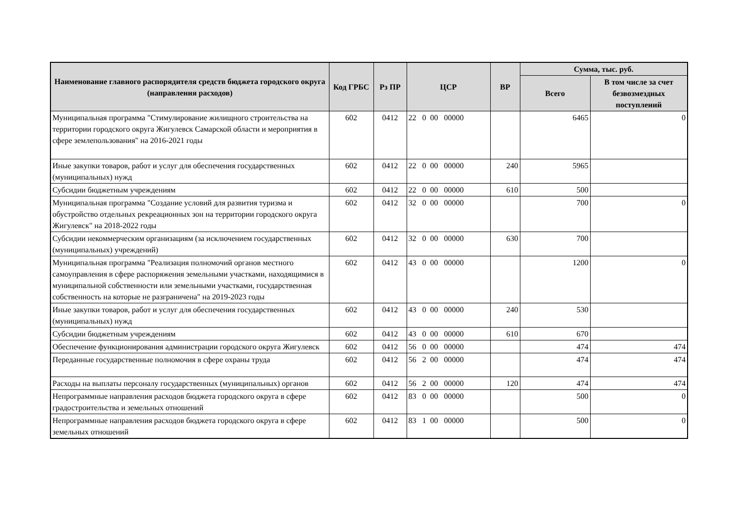| Наименование главного распорядителя средств бюджета городского округа (направления расходов) | Код ГРБС | Рз ПР | ЦСР | ВР | Сумма, тыс. руб. | |
| --- | --- | --- | --- | --- | --- | --- |
| | | | | | Всего | В том числе за счет безвозмездных поступлений |
| Муниципальная программа "Стимулирование жилищного строительства на территории городского округа Жигулевск Самарской области и мероприятия в сфере землепользования" на 2016-2021 годы | 602 | 0412 | 22 0 00 00000 | | 6465 | 0 |
| Иные закупки товаров, работ и услуг для обеспечения государственных (муниципальных) нужд | 602 | 0412 | 22 0 00 00000 | 240 | 5965 | |
| Субсидии бюджетным учреждениям | 602 | 0412 | 22 0 00 00000 | 610 | 500 | |
| Муниципальная программа "Создание условий для развития туризма и обустройство отдельных рекреационных зон на территории городского округа Жигулевск" на 2018-2022 годы | 602 | 0412 | 32 0 00 00000 | | 700 | 0 |
| Субсидии некоммерческим организациям (за исключением государственных (муниципальных) учреждений) | 602 | 0412 | 32 0 00 00000 | 630 | 700 | |
| Муниципальная программа "Реализация полномочий органов местного самоуправления в сфере распоряжения земельными участками, находящимися в муниципальной собственности или земельными участками, государственная собственность на которые не разграничена" на 2019-2023 годы | 602 | 0412 | 43 0 00 00000 | | 1200 | 0 |
| Иные закупки товаров, работ и услуг для обеспечения государственных (муниципальных) нужд | 602 | 0412 | 43 0 00 00000 | 240 | 530 | |
| Субсидии бюджетным учреждениям | 602 | 0412 | 43 0 00 00000 | 610 | 670 | |
| Обеспечение функционирования администрации городского округа Жигулевск | 602 | 0412 | 56 0 00 00000 | | 474 | 474 |
| Переданные государственные полномочия в сфере охраны труда | 602 | 0412 | 56 2 00 00000 | | 474 | 474 |
| Расходы на выплаты персоналу государственных (муниципальных) органов | 602 | 0412 | 56 2 00 00000 | 120 | 474 | 474 |
| Непрограммные направления расходов бюджета городского округа в сфере градостроительства и земельных отношений | 602 | 0412 | 83 0 00 00000 | | 500 | 0 |
| Непрограммные направления расходов бюджета городского округа в сфере земельных отношений | 602 | 0412 | 83 1 00 00000 | | 500 | 0 |